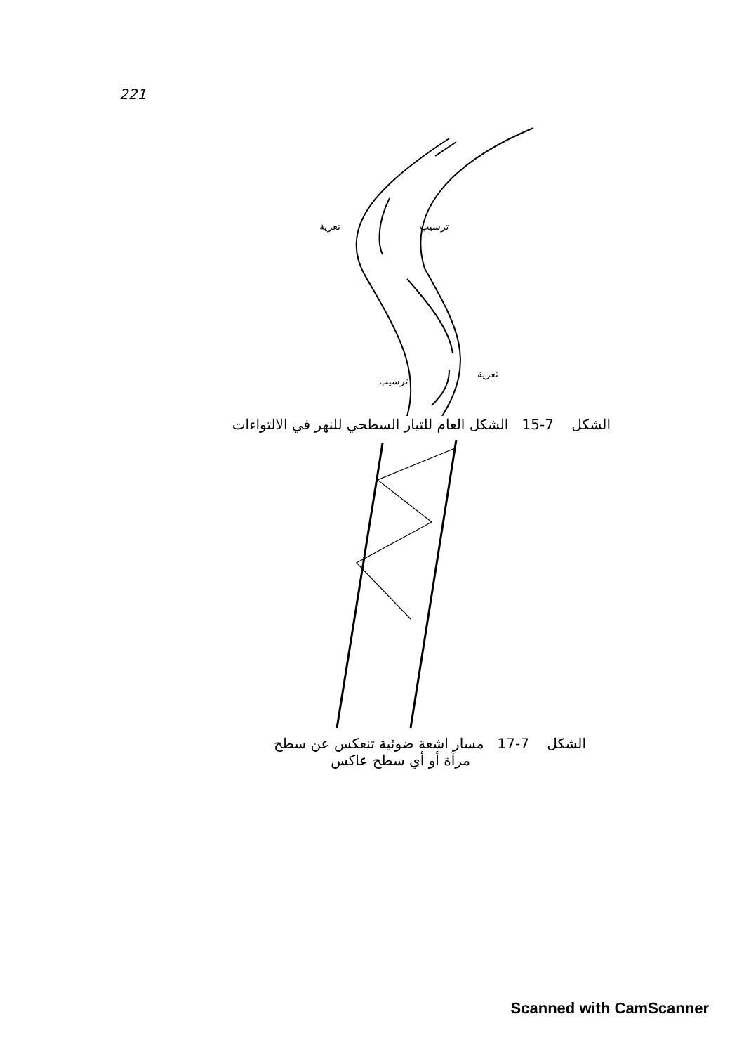221
تعرية
ترسيب
ترسيب
تعرية
الشكل 7-15 الشكل العام للتيار السطحي للنهر في الالتواءات
الشكل 7-17 مسار اشعة ضوئية تنعكس عن سطح
مرآة أو أي سطح عاكس
Scanned with CamScanner